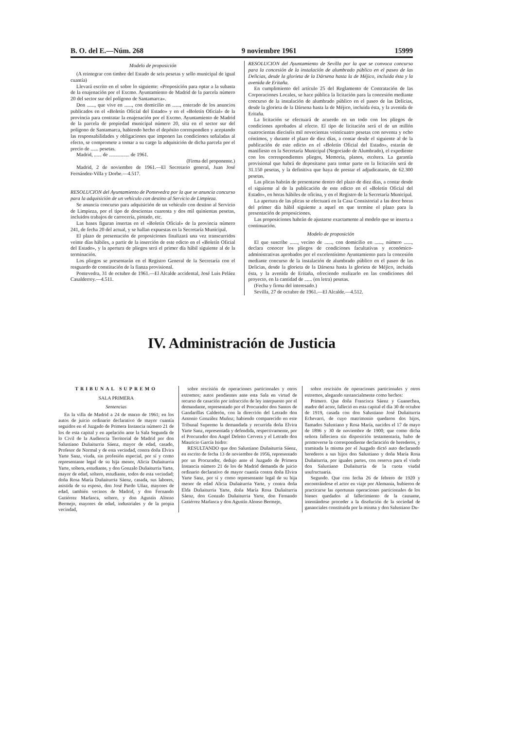B. O. del E.—Núm. 268 9 noviembre 1961 15999
Modelo de proposición
(A reintegrar con timbre del Estado de seis pesetas y sello municipal de igual cuantía)
Llevará escrito en el sobre lo siguiente: «Proposición para optar a la subasta de la enajenación por el Excmo. Ayuntamiento de Madrid de la parcela número 20 del sector sur del polígono de Santamarca».
Don ......, que vive en ......, con domicilio en ......, enterado de los anuncios publicados en el «Boletín Oficial del Estado» y en el «Boletín Oficial» de la provincia para contratar la enajenación por el Excmo. Ayuntamiento de Madrid de la parcela de propiedad municipal número 20, sita en el sector sur del polígono de Santamarca, habiendo hecho el depósito correspondien y aceptando las responsabilidades y obligaciones que imponen las condiciones señaladas al efecto, se compromete a tomar a su cargo la adquisición de dicha parcela por el precio de ...... pesetas.
Madrid, ...... de ................ de 1961.
(Firma del proponente.)
Madrid, 2 de noviembre de 1961.—El Secretario general, Juan José Fernández-Villa y Dorbe.—4.517.
RESOLUCION del Ayuntamiento de Pontevedra por la que se anuncia concurso para la adquisición de un vehículo con destino al Servicio de Limpieza.
Se anuncia concurso para adquisición de un vehículo con destino al Servicio de Limpieza, por el tipo de doscientas cuarenta y dos mil quinientas pesetas, incluidos trabajos de carrocería, pintado, etc.
Las bases figuran insertas en el «Boletín Oficial» de la provincia número 241, de fecha 20 del actual, y se hallan expuestas en la Secretaría Municipal.
El plazo de presentación de proposiciones finalizará una vez transcurridos veinte días hábiles, a partir de la inserción de este edicto en el «Boletín Oficial del Estado», y la apertura de pliegos será el primer día hábil siguiente al de la terminación.
Los pliegos se presentarán en el Registro General de la Secretaría con el resguardo de constitución de la fianza provisional.
Pontevedra, 31 de octubre de 1961.—El Alcalde accidental, José Luis Peláez Casalderrey.—4.511.
RESOLUCION del Ayuntamiento de Sevilla por la que se convoca concurso para la concesión de la instalación de alumbrado público en el paseo de las Delicias, desde la glorieta de la Dársena hasta la de Méjico, incluida ésta y la avenida de Eritaña.
En cumplimiento del artículo 25 del Reglamento de Contratación de las Corporaciones Locales, se hace pública la licitación para la concesión mediante concurso de la instalación de alumbrado público en el paseo de las Delicias, desde la glorieta de la Dársena hasta la de Méjico, incluida ésta, y la avenida de Eritaña.
La licitación se efectuará de acuerdo en un todo con los pliegos de condiciones aprobados al efecto. El tipo de licitación será el de un millón cuatrocientas dieciséis mil novecientas veinticuatro pesetas con noventa y ocho céntimos, y durante el plazo de diez días, a contar desde el siguiente al de la publicación de este edicto en el «Boletín Oficial del Estado», estarán de manifiesto en la Secretaría Municipal (Negociado de Alumbrado), el expediente con los correspondientes pliegos, Memoria, planos, etcétera. La garantía provisional que habrá de depositarse para tomar parte en la licitación será de 31.150 pesetas, y la definitiva que haya de prestar el adjudicatario, de 62.300 pesetas.
Las plicas habrán de presentarse dentro del plazo de diez días, a contar desde el siguiente al de la publicación de este edicto en el «Boletín Oficial del Estado», en horas hábiles de oficina, y en el Registro de la Secretaría Municipal.
La apertura de las plicas se efectuará en la Casa Consistorial a las doce horas del primer día hábil siguiente a aquel en que termine el plazo para la presentación de proposiciones.
Las proposiciones habrán de ajustarse exactamente al modelo que se inserta a continuación.
Modelo de proposición
El que suscribe ......, vecino de ......, con domicilio en ......, número ......, declara conocer los pliegos de condiciones facultativas y económico-administrativas aprobados por el excelentísimo Ayuntamiento para la concesión mediante concurso de la instalación de alumbrado público en el paseo de las Delicias, desde la glorieta de la Dársena hasta la glorieta de Méjico, incluida ésta, y la avenida de Eritaña, ofreciendo realizarlo en las condiciones del proyecto, en la cantidad de ...... (en letra) pesetas.
(Fecha y firma del interesado.)
Sevilla, 27 de octubre de 1961.—El Alcalde.—4.512.
IV. Administración de Justicia
TRIBUNAL SUPREMO
SALA PRIMERA
Sentencias
En la villa de Madrid a 24 de marzo de 1961; en los autos de juicio ordinario declarativo de mayor cuantía seguidos en el Juzgado de Primera Instancia número 21 de los de esta capital y en apelación ante la Sala Segunda de lo Civil de la Audiencia Territorial de Madrid por don Salustiano Duñaiturria Sáenz, mayor de edad, casado, Profesor de Normal y de esta vecindad, contra doña Elvira Yarte Sanz, viuda, sin profesión especial, por sí y como representante legal de su hija menor, Alicia Duñaiturria Yarte, soltera, estudiante, y don Gonzalo Duñaiturria Yarte, mayor de edad, soltero, estudiante, todos de esta vecindad; doña Rosa María Duñaiturria Sáenz, casada, sus labores, asistida de su esposo, don José Pardo Uñaz, mayores de edad, también vecinos de Madrid, y don Fernando Gutiérrez Marlasca, soltero, y don Agustín Alonso Bermejo, mayores de edad, industriales y de la propia vecindad,
sobre rescisión de operaciones particionales y otros extremos; autos pendientes ante esta Sala en virtud de recurso de casación por infracción de ley interpuesto por el demandante, representado por el Procurador don Santos de Gandarillas Calderón, con la dirección del Letrado don Antonio González Muñoz; habiendo comparecido en este Tribunal Supremo la demandada y recurrida doña Elvira Yarte Sanz, representada y defendida, respectivamente, por el Procurador don Angel Deleito Cervera y el Letrado don Mauricio García Isidro:
RESULTANDO que don Salustiano Duñaiturria Sáenz, en escrito de fecha 13 de noviembre de 1956, representado por un Procurador, dedujo ante el Juzgado de Primera Instancia número 21 de los de Madrid demanda de juicio ordinario declarativo de mayor cuantía contra doña Elvira Yarte Sanz, por sí y como representante legal de su hija menor de edad Alicia Duñaiturria Yarte, y contra doña Elda Duñaiturria Yarte, doña María Rosa Duñaiturria Sáenz, don Gonzalo Duñaiturria Yarte, don Fernando Gutiérrez Marlasca y don Agustín Alonso Bermejo,
sobre rescisión de operaciones particionales y otros extremos, alegando sustancialmente como hechos:
Primero. Que doña Francisca Sáenz y Guanechea, madre del actor, falleció en esta capital el día 30 de octubre de 1919, casada con don Salustiano José Duñaiturria Echevarri, de cuyo matrimonio quedaron dos hijos, llamados Salustiano y Rosa María, nacidos el 17 de mayo de 1896 y 30 de noviembre de 1900; que como dicha señora falleciera sin disposición testamentaria, hubo de promoverse la correspondiente declaración de herederos, y tramitada la misma por el Juzgado dictó auto declarando herederos a sus hijos don Salustiano y doña María Rosa Duñaiturria, por iguales partes, con reserva para el viudo don Salustiano Duñaiturria de la cuota viudal usufructuaria.
Segundo. Que con fecha 26 de febrero de 1920 y encontrándose el actor en viaje por Alemania, hubieron de practicarse las oportunas operaciones particionales de los bienes quedados al fallecimiento de la causante, intentándose proceder a la disolución de la sociedad de gananciales constituida por la misma y don Salustiano Du-